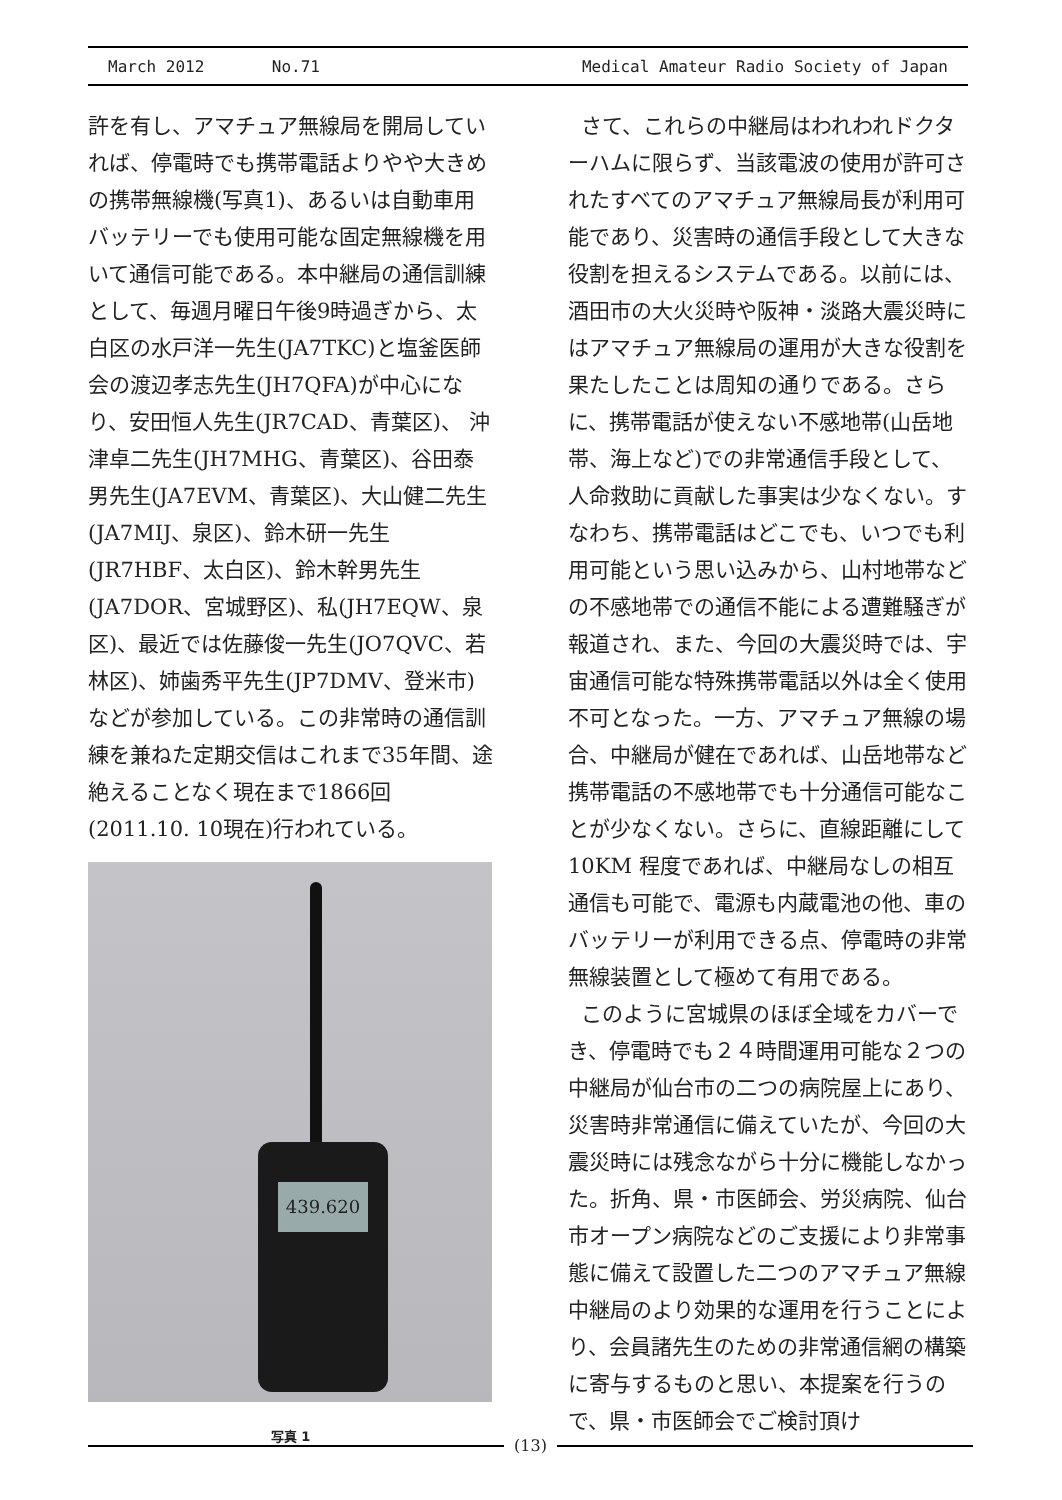March 2012 No.71 Medical Amateur Radio Society of Japan
許を有し、アマチュア無線局を開局していれば、停電時でも携帯電話よりやや大きめの携帯無線機(写真1)、あるいは自動車用バッテリーでも使用可能な固定無線機を用いて通信可能である。本中継局の通信訓練として、毎週月曜日午後9時過ぎから、太白区の水戸洋一先生(JA7TKC)と塩釜医師会の渡辺孝志先生(JH7QFA)が中心になり、安田恒人先生(JR7CAD、青葉区)、 沖津卓二先生(JH7MHG、青葉区)、谷田泰男先生(JA7EVM、青葉区)、大山健二先生(JA7MIJ、泉区)、鈴木研一先生(JR7HBF、太白区)、鈴木幹男先生(JA7DOR、宮城野区)、私(JH7EQW、泉区)、最近では佐藤俊一先生(JO7QVC、若林区)、姉歯秀平先生(JP7DMV、登米市)などが参加している。この非常時の通信訓練を兼ねた定期交信はこれまで35年間、途絶えることなく現在まで1866回(2011.10. 10現在)行われている。
439.620
写真 1
さて、これらの中継局はわれわれドクターハムに限らず、当該電波の使用が許可されたすべてのアマチュア無線局長が利用可能であり、災害時の通信手段として大きな役割を担えるシステムである。以前には、酒田市の大火災時や阪神・淡路大震災時にはアマチュア無線局の運用が大きな役割を果たしたことは周知の通りである。さらに、携帯電話が使えない不感地帯(山岳地帯、海上など)での非常通信手段として、人命救助に貢献した事実は少なくない。すなわち、携帯電話はどこでも、いつでも利用可能という思い込みから、山村地帯などの不感地帯での通信不能による遭難騒ぎが報道され、また、今回の大震災時では、宇宙通信可能な特殊携帯電話以外は全く使用不可となった。一方、アマチュア無線の場合、中継局が健在であれば、山岳地帯など携帯電話の不感地帯でも十分通信可能なことが少なくない。さらに、直線距離にして10KM 程度であれば、中継局なしの相互通信も可能で、電源も内蔵電池の他、車のバッテリーが利用できる点、停電時の非常無線装置として極めて有用である。
このように宮城県のほぼ全域をカバーでき、停電時でも２４時間運用可能な２つの中継局が仙台市の二つの病院屋上にあり、災害時非常通信に備えていたが、今回の大震災時には残念ながら十分に機能しなかった。折角、県・市医師会、労災病院、仙台市オープン病院などのご支援により非常事態に備えて設置した二つのアマチュア無線中継局のより効果的な運用を行うことにより、会員諸先生のための非常通信網の構築に寄与するものと思い、本提案を行うので、県・市医師会でご検討頂け
(13)